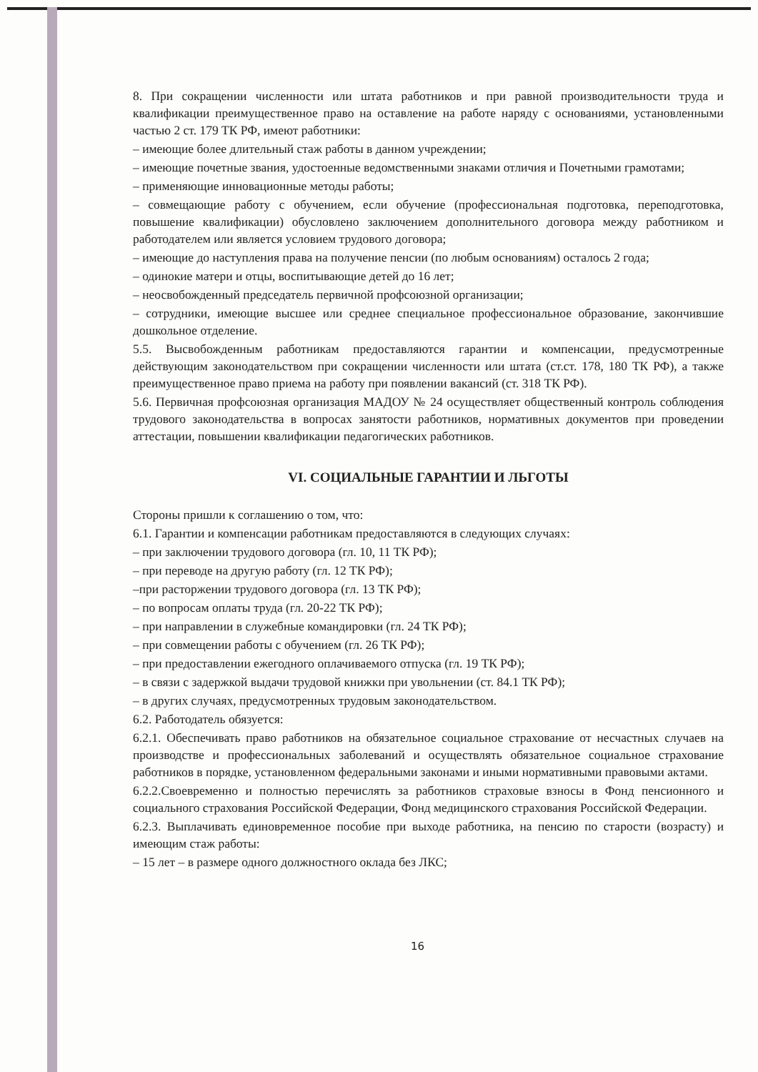8. При сокращении численности или штата работников и при равной производительности труда и квалификации преимущественное право на оставление на работе наряду с основаниями, установленными частью 2 ст. 179 ТК РФ, имеют работники:
– имеющие более длительный стаж работы в данном учреждении;
– имеющие почетные звания, удостоенные ведомственными знаками отличия и Почетными грамотами;
– применяющие инновационные методы работы;
– совмещающие работу с обучением, если обучение (профессиональная подготовка, переподготовка, повышение квалификации) обусловлено заключением дополнительного договора между работником и работодателем или является условием трудового договора;
– имеющие до наступления права на получение пенсии (по любым основаниям) осталось 2 года;
– одинокие матери и отцы, воспитывающие детей до 16 лет;
– неосвобожденный председатель первичной профсоюзной организации;
– сотрудники, имеющие высшее или среднее специальное профессиональное образование, закончившие дошкольное отделение.
5.5. Высвобожденным работникам предоставляются гарантии и компенсации, предусмотренные действующим законодательством при сокращении численности или штата (ст.ст. 178, 180 ТК РФ), а также преимущественное право приема на работу при появлении вакансий (ст. 318 ТК РФ).
5.6. Первичная профсоюзная организация МАДОУ № 24 осуществляет общественный контроль соблюдения трудового законодательства в вопросах занятости работников, нормативных документов при проведении аттестации, повышении квалификации педагогических работников.
VI. СОЦИАЛЬНЫЕ ГАРАНТИИ И ЛЬГОТЫ
Стороны пришли к соглашению о том, что:
6.1. Гарантии и компенсации работникам предоставляются в следующих случаях:
– при заключении трудового договора (гл. 10, 11 ТК РФ);
– при переводе на другую работу (гл. 12 ТК РФ);
–при расторжении трудового договора (гл. 13 ТК РФ);
– по вопросам оплаты труда (гл. 20-22 ТК РФ);
– при направлении в служебные командировки (гл. 24 ТК РФ);
– при совмещении работы с обучением (гл. 26 ТК РФ);
– при предоставлении ежегодного оплачиваемого отпуска (гл. 19 ТК РФ);
– в связи с задержкой выдачи трудовой книжки при увольнении (ст. 84.1 ТК РФ);
– в других случаях, предусмотренных трудовым законодательством.
6.2. Работодатель обязуется:
6.2.1. Обеспечивать право работников на обязательное социальное страхование от несчастных случаев на производстве и профессиональных заболеваний и осуществлять обязательное социальное страхование работников в порядке, установленном федеральными законами и иными нормативными правовыми актами.
6.2.2.Своевременно и полностью перечислять за работников страховые взносы в Фонд пенсионного и социального страхования Российской Федерации, Фонд медицинского страхования Российской Федерации.
6.2.3. Выплачивать единовременное пособие при выходе работника, на пенсию по старости (возрасту) и имеющим стаж работы:
– 15 лет – в размере одного должностного оклада без ЛКС;
16